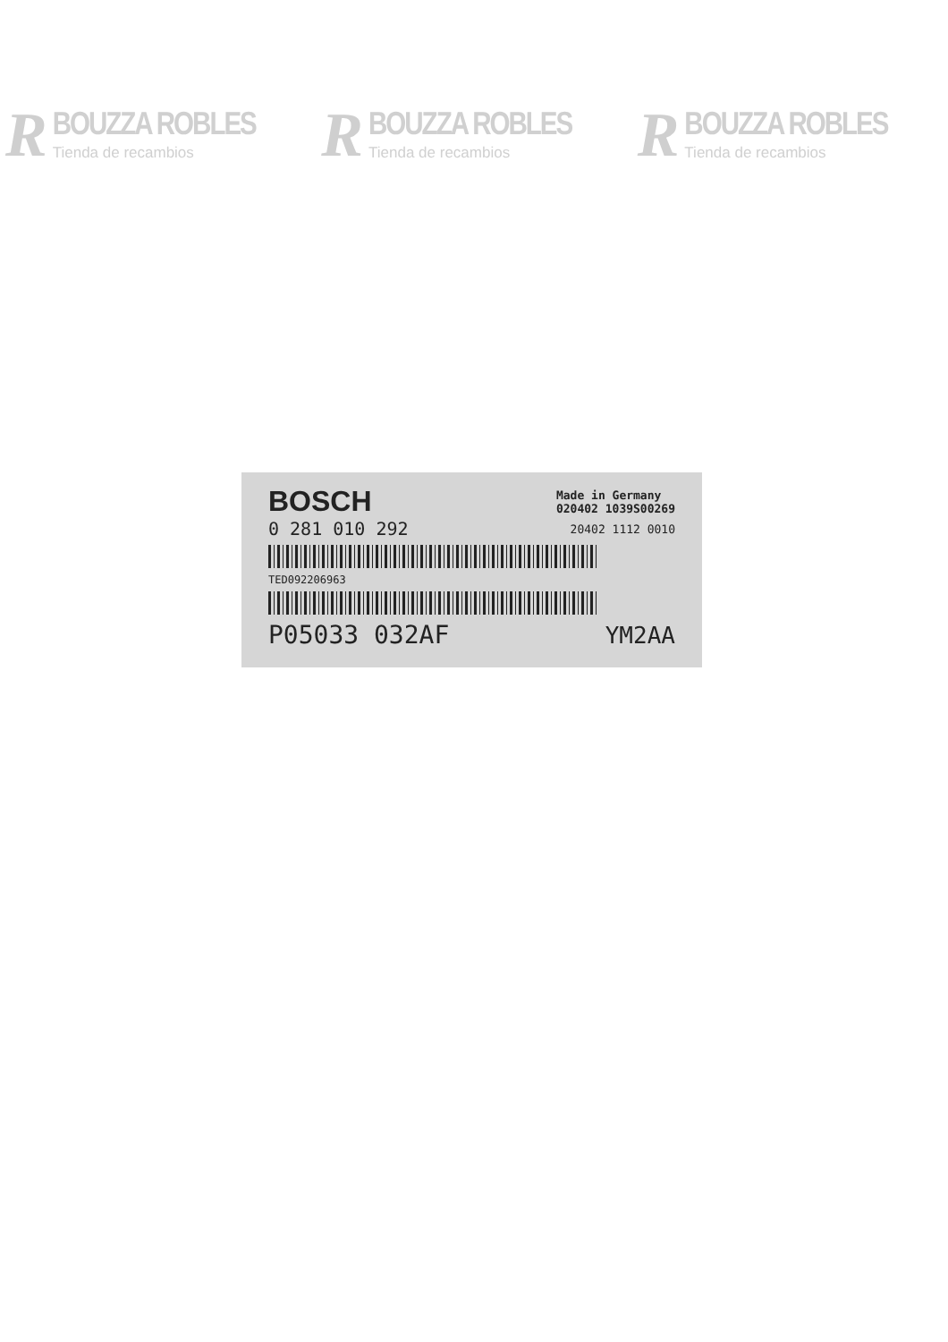R
BOUZZA ROBLES
Tienda de recambios
R
BOUZZA ROBLES
Tienda de recambios
R
BOUZZA ROBLES
Tienda de recambios
BOSCH Made in Germany
020402 1039S00269
0 281 010 292 20402 1112 0010
TED092206963
P05033 032AF YM2AA